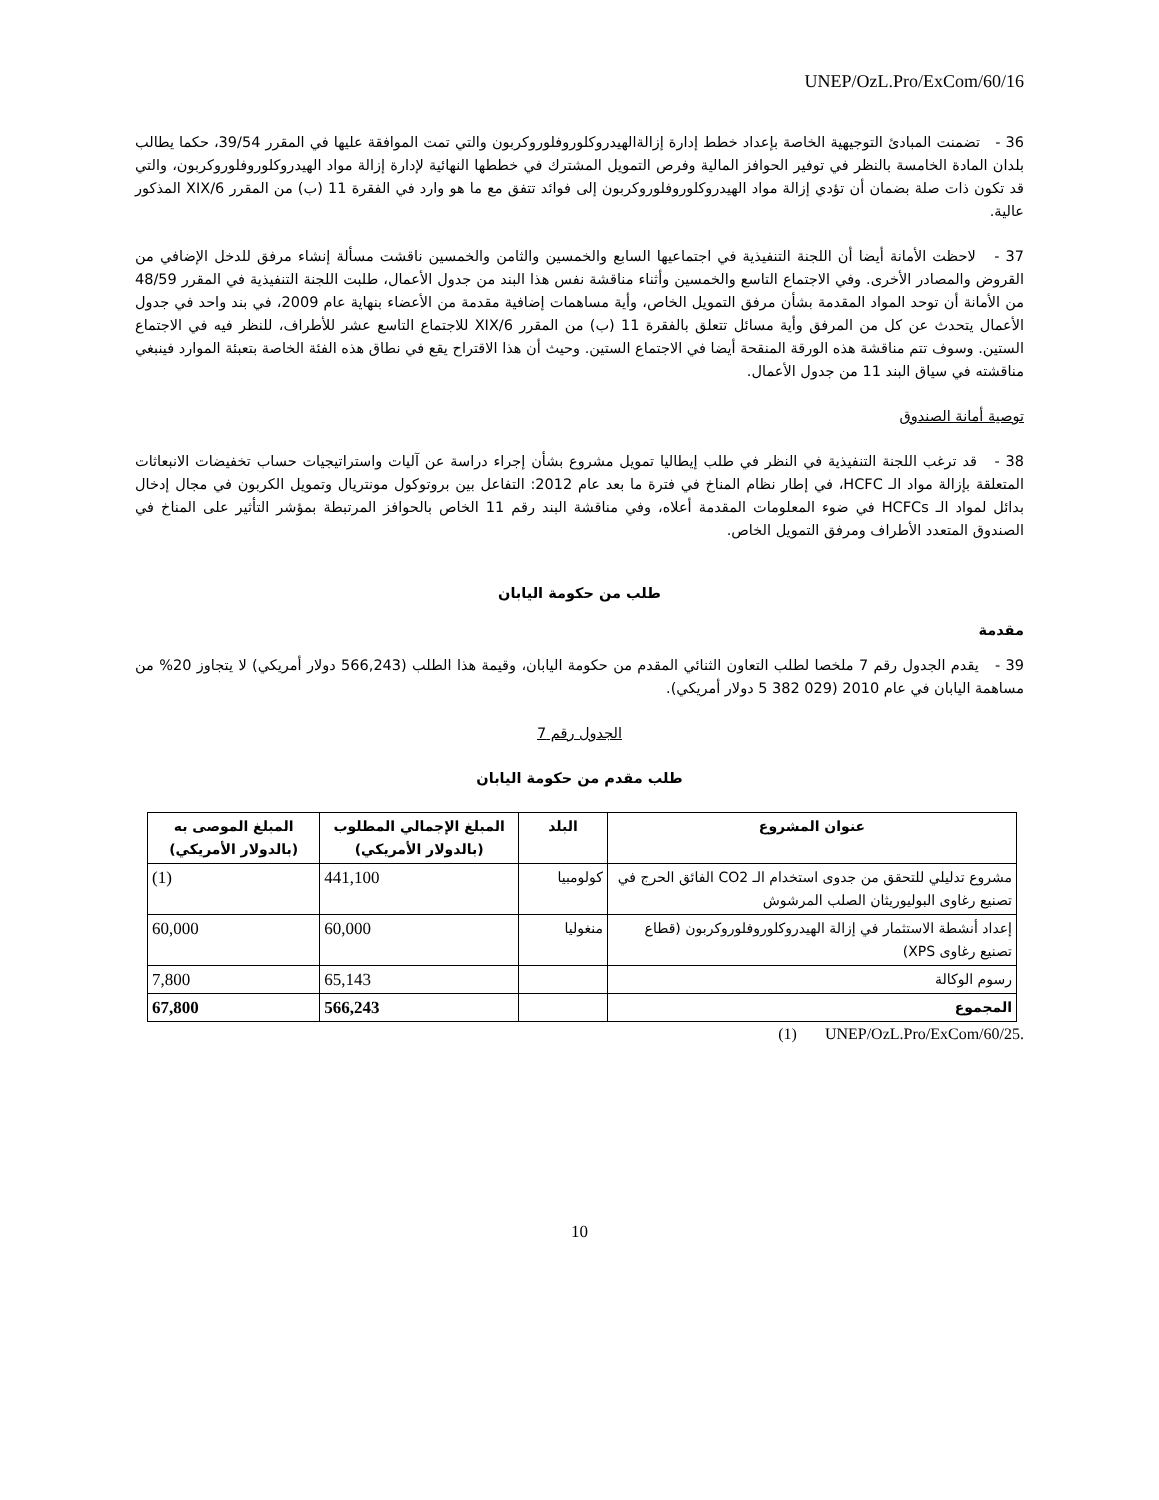UNEP/OzL.Pro/ExCom/60/16
36 - تضمنت المبادئ التوجيهية الخاصة بإعداد خطط إدارة إزالةالهيدروكلوروفلوروكربون والتي تمت الموافقة عليها في المقرر 39/54، حكما يطالب بلدان المادة الخامسة بالنظر في توفير الحوافز المالية وفرص التمويل المشترك في خططها النهائية لإدارة إزالة مواد الهيدروكلوروفلوروكربون، والتي قد تكون ذات صلة بضمان أن تؤدي إزالة مواد الهيدروكلوروفلوروكربون إلى فوائد تتفق مع ما هو وارد في الفقرة 11 (ب) من المقرر 6/XIX المذكور عالية.
37 - لاحظت الأمانة أيضا أن اللجنة التنفيذية في اجتماعيها السابع والخمسين والثامن والخمسين ناقشت مسألة إنشاء مرفق للدخل الإضافي من القروض والمصادر الأخرى. وفي الاجتماع التاسع والخمسين وأثناء مناقشة نفس هذا البند من جدول الأعمال، طلبت اللجنة التنفيذية في المقرر 48/59 من الأمانة أن توحد المواد المقدمة بشأن مرفق التمويل الخاص، وأية مساهمات إضافية مقدمة من الأعضاء بنهاية عام 2009، في بند واحد في جدول الأعمال يتحدث عن كل من المرفق وأية مسائل تتعلق بالفقرة 11 (ب) من المقرر 6/XIX للاجتماع التاسع عشر للأطراف، للنظر فيه في الاجتماع الستين. وسوف تتم مناقشة هذه الورقة المنقحة أيضا في الاجتماع الستين. وحيث أن هذا الاقتراح يقع في نطاق هذه الفئة الخاصة بتعبئة الموارد فينبغي مناقشته في سياق البند 11 من جدول الأعمال.
توصية أمانة الصندوق
38 - قد ترغب اللجنة التنفيذية في النظر في طلب إيطاليا تمويل مشروع بشأن إجراء دراسة عن آليات واستراتيجيات حساب تخفيضات الانبعاثات المتعلقة بإزالة مواد الـ HCFC، في إطار نظام المناخ في فترة ما بعد عام 2012: التفاعل بين بروتوكول مونتريال وتمويل الكربون في مجال إدخال بدائل لمواد الـ HCFCs في ضوء المعلومات المقدمة أعلاه، وفي مناقشة البند رقم 11 الخاص بالحوافز المرتبطة بمؤشر التأثير على المناخ في الصندوق المتعدد الأطراف ومرفق التمويل الخاص.
طلب من حكومة اليابان
مقدمة
39 - يقدم الجدول رقم 7 ملخصا لطلب التعاون الثنائي المقدم من حكومة اليابان، وقيمة هذا الطلب (566,243 دولار أمريكي) لا يتجاوز 20% من مساهمة اليابان في عام 2010 (029 382 5 دولار أمريكي).
الجدول رقم 7
طلب مقدم من حكومة اليابان
| عنوان المشروع | البلد | المبلغ الإجمالي المطلوب (بالدولار الأمريكي) | المبلغ الموصى به (بالدولار الأمريكي) |
| --- | --- | --- | --- |
| مشروع تدليلي للتحقق من جدوى استخدام الـ CO2 الفائق الحرج في تصنيع رغاوى البوليوريثان الصلب المرشوش | كولومبيا | 441,100 | (1) |
| إعداد أنشطة الاستثمار في إزالة الهيدروكلوروفلوروكربون (قطاع تصنيع رغاوى XPS) | منغوليا | 60,000 | 60,000 |
| رسوم الوكالة | | 65,143 | 7,800 |
| المجموع | | 566,243 | 67,800 |
(1) UNEP/OzL.Pro/ExCom/60/25.
10